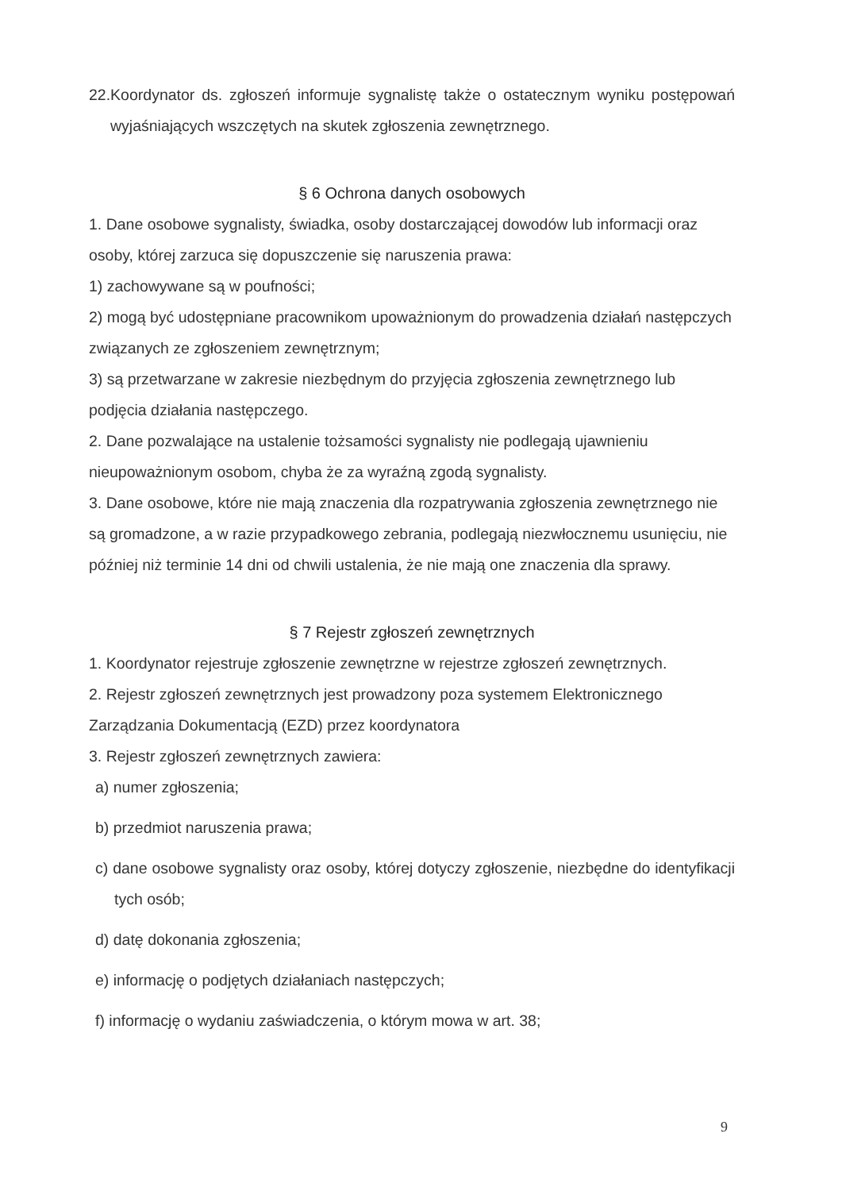22.Koordynator ds. zgłoszeń informuje sygnalistę także o ostatecznym wyniku postępowań wyjaśniających wszczętych na skutek zgłoszenia zewnętrznego.
§ 6 Ochrona danych osobowych
1. Dane osobowe sygnalisty, świadka, osoby dostarczającej dowodów lub informacji oraz osoby, której zarzuca się dopuszczenie się naruszenia prawa:
1) zachowywane są w poufności;
2) mogą być udostępniane pracownikom upoważnionym do prowadzenia działań następczych związanych ze zgłoszeniem zewnętrznym;
3) są przetwarzane w zakresie niezbędnym do przyjęcia zgłoszenia zewnętrznego lub podjęcia działania następczego.
2. Dane pozwalające na ustalenie tożsamości sygnalisty nie podlegają ujawnieniu nieupoważnionym osobom, chyba że za wyraźną zgodą sygnalisty.
3. Dane osobowe, które nie mają znaczenia dla rozpatrywania zgłoszenia zewnętrznego nie są gromadzone, a w razie przypadkowego zebrania, podlegają niezwłocznemu usunięciu, nie później niż terminie 14 dni od chwili ustalenia, że nie mają one znaczenia dla sprawy.
§ 7 Rejestr zgłoszeń zewnętrznych
1. Koordynator rejestruje zgłoszenie zewnętrzne w rejestrze zgłoszeń zewnętrznych.
2. Rejestr zgłoszeń zewnętrznych jest prowadzony poza systemem Elektronicznego Zarządzania Dokumentacją (EZD) przez koordynatora
3. Rejestr zgłoszeń zewnętrznych zawiera:
a) numer zgłoszenia;
b) przedmiot naruszenia prawa;
c) dane osobowe sygnalisty oraz osoby, której dotyczy zgłoszenie, niezbędne do identyfikacji tych osób;
d) datę dokonania zgłoszenia;
e) informację o podjętych działaniach następczych;
f) informację o wydaniu zaświadczenia, o którym mowa w art. 38;
9